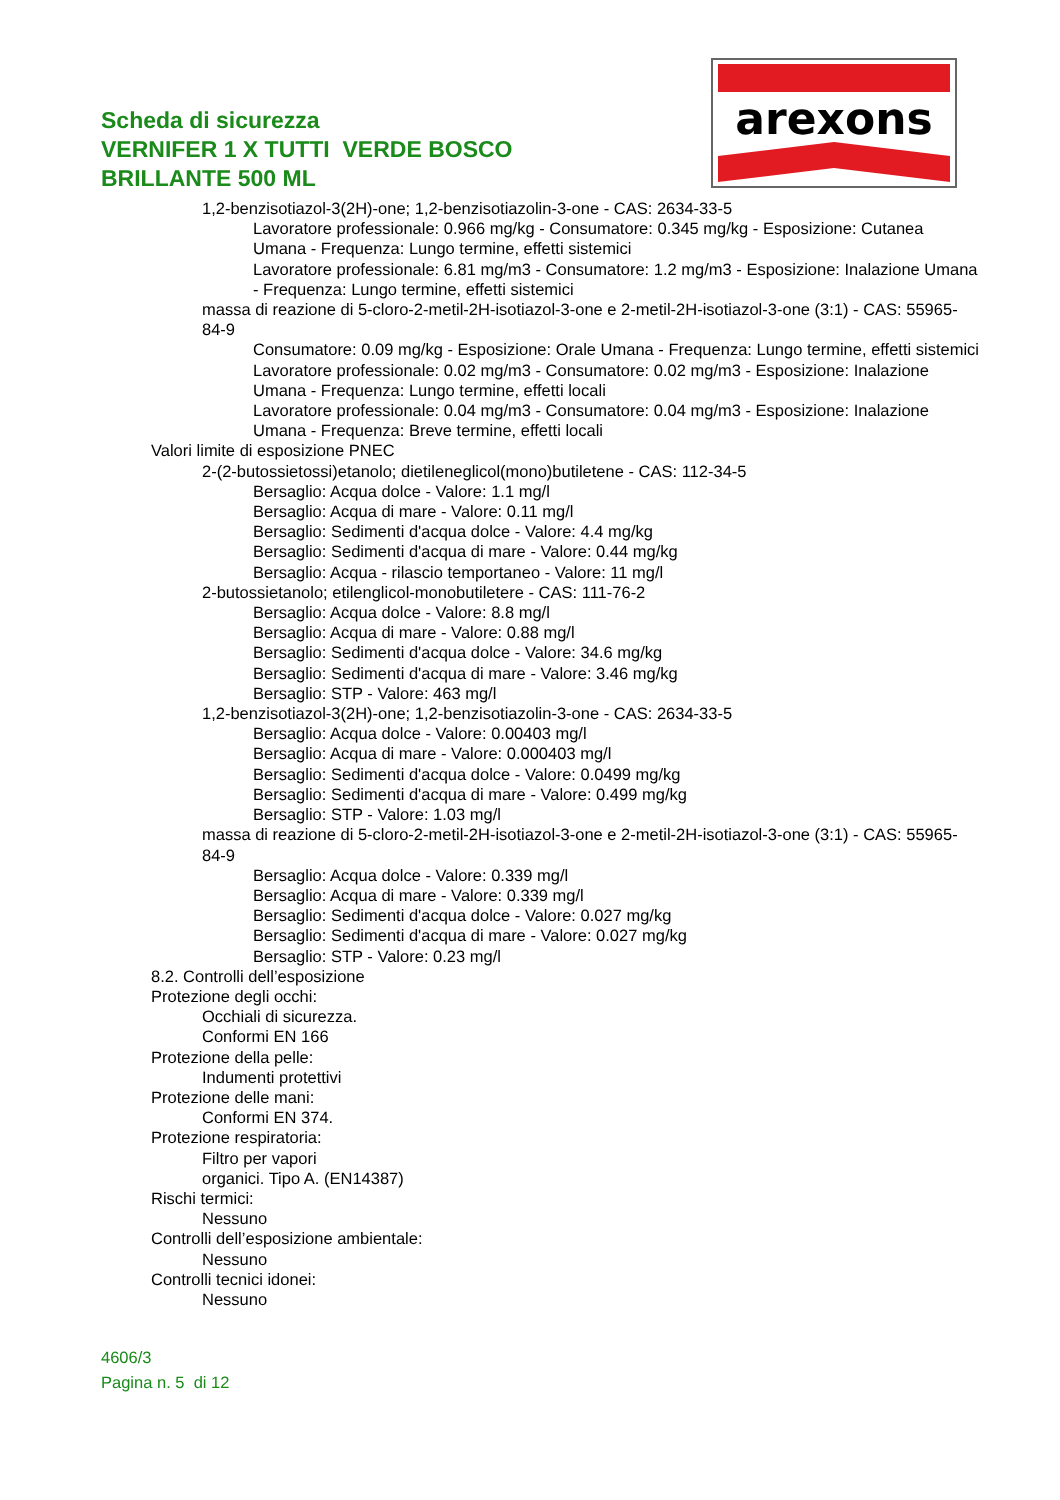Scheda di sicurezza
VERNIFER 1 X TUTTI VERDE BOSCO
BRILLANTE 500 ML
arexons
1,2-benzisotiazol-3(2H)-one; 1,2-benzisotiazolin-3-one - CAS: 2634-33-5
Lavoratore professionale: 0.966 mg/kg - Consumatore: 0.345 mg/kg - Esposizione: Cutanea Umana - Frequenza: Lungo termine, effetti sistemici
Lavoratore professionale: 6.81 mg/m3 - Consumatore: 1.2 mg/m3 - Esposizione: Inalazione Umana - Frequenza: Lungo termine, effetti sistemici
massa di reazione di 5-cloro-2-metil-2H-isotiazol-3-one e 2-metil-2H-isotiazol-3-one (3:1) - CAS: 55965-84-9
Consumatore: 0.09 mg/kg - Esposizione: Orale Umana - Frequenza: Lungo termine, effetti sistemici
Lavoratore professionale: 0.02 mg/m3 - Consumatore: 0.02 mg/m3 - Esposizione: Inalazione Umana - Frequenza: Lungo termine, effetti locali
Lavoratore professionale: 0.04 mg/m3 - Consumatore: 0.04 mg/m3 - Esposizione: Inalazione Umana - Frequenza: Breve termine, effetti locali
Valori limite di esposizione PNEC
2-(2-butossietossi)etanolo; dietileneglicol(mono)butiletene - CAS: 112-34-5
Bersaglio: Acqua dolce - Valore: 1.1 mg/l
Bersaglio: Acqua di mare - Valore: 0.11 mg/l
Bersaglio: Sedimenti d'acqua dolce - Valore: 4.4 mg/kg
Bersaglio: Sedimenti d'acqua di mare - Valore: 0.44 mg/kg
Bersaglio: Acqua - rilascio temportaneo - Valore: 11 mg/l
2-butossietanolo; etilenglicol-monobutiletere - CAS: 111-76-2
Bersaglio: Acqua dolce - Valore: 8.8 mg/l
Bersaglio: Acqua di mare - Valore: 0.88 mg/l
Bersaglio: Sedimenti d'acqua dolce - Valore: 34.6 mg/kg
Bersaglio: Sedimenti d'acqua di mare - Valore: 3.46 mg/kg
Bersaglio: STP - Valore: 463 mg/l
1,2-benzisotiazol-3(2H)-one; 1,2-benzisotiazolin-3-one - CAS: 2634-33-5
Bersaglio: Acqua dolce - Valore: 0.00403 mg/l
Bersaglio: Acqua di mare - Valore: 0.000403 mg/l
Bersaglio: Sedimenti d'acqua dolce - Valore: 0.0499 mg/kg
Bersaglio: Sedimenti d'acqua di mare - Valore: 0.499 mg/kg
Bersaglio: STP - Valore: 1.03 mg/l
massa di reazione di 5-cloro-2-metil-2H-isotiazol-3-one e 2-metil-2H-isotiazol-3-one (3:1) - CAS: 55965-84-9
Bersaglio: Acqua dolce - Valore: 0.339 mg/l
Bersaglio: Acqua di mare - Valore: 0.339 mg/l
Bersaglio: Sedimenti d'acqua dolce - Valore: 0.027 mg/kg
Bersaglio: Sedimenti d'acqua di mare - Valore: 0.027 mg/kg
Bersaglio: STP - Valore: 0.23 mg/l
8.2. Controlli dell’esposizione
Protezione degli occhi:
Occhiali di sicurezza.
Conformi EN 166
Protezione della pelle:
Indumenti protettivi
Protezione delle mani:
Conformi EN 374.
Protezione respiratoria:
Filtro per vapori
organici. Tipo A. (EN14387)
Rischi termici:
Nessuno
Controlli dell’esposizione ambientale:
Nessuno
Controlli tecnici idonei:
Nessuno
4606/3
Pagina n. 5 di 12